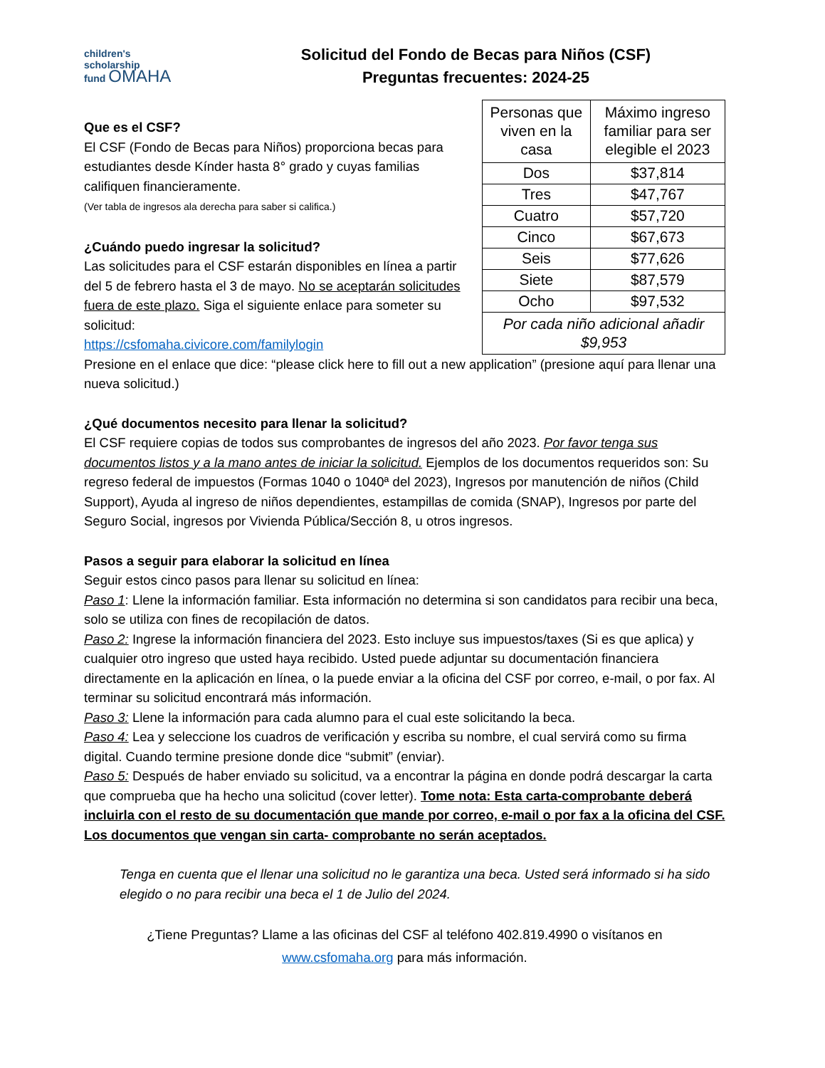children's
scholarship
fund OMAHA
Solicitud del Fondo de Becas para Niños (CSF)
Preguntas frecuentes: 2024-25
Que es el CSF?
El CSF (Fondo de Becas para Niños) proporciona becas para estudiantes desde Kínder hasta 8° grado y cuyas familias califiquen financieramente.
(Ver tabla de ingresos ala derecha para saber si califica.)
¿Cuándo puedo ingresar la solicitud?
Las solicitudes para el CSF estarán disponibles en línea a partir del 5 de febrero hasta el 3 de mayo. No se aceptarán solicitudes fuera de este plazo. Siga el siguiente enlace para someter su solicitud:
https://csfomaha.civicore.com/familylogin
| Personas que viven en la casa | Máximo ingreso familiar para ser elegible el 2023 |
| Dos | $37,814 |
| Tres | $47,767 |
| Cuatro | $57,720 |
| Cinco | $67,673 |
| Seis | $77,626 |
| Siete | $87,579 |
| Ocho | $97,532 |
| Por cada niño adicional añadir $9,953 | |
Presione en el enlace que dice: “please click here to fill out a new application” (presione aquí para llenar una nueva solicitud.)
¿Qué documentos necesito para llenar la solicitud?
El CSF requiere copias de todos sus comprobantes de ingresos del año 2023. Por favor tenga sus documentos listos y a la mano antes de iniciar la solicitud. Ejemplos de los documentos requeridos son: Su regreso federal de impuestos (Formas 1040 o 1040ª del 2023), Ingresos por manutención de niños (Child Support), Ayuda al ingreso de niños dependientes, estampillas de comida (SNAP), Ingresos por parte del Seguro Social, ingresos por Vivienda Pública/Sección 8, u otros ingresos.
Pasos a seguir para elaborar la solicitud en línea
Seguir estos cinco pasos para llenar su solicitud en línea:
Paso 1: Llene la información familiar. Esta información no determina si son candidatos para recibir una beca, solo se utiliza con fines de recopilación de datos.
Paso 2: Ingrese la información financiera del 2023. Esto incluye sus impuestos/taxes (Si es que aplica) y cualquier otro ingreso que usted haya recibido. Usted puede adjuntar su documentación financiera directamente en la aplicación en línea, o la puede enviar a la oficina del CSF por correo, e-mail, o por fax. Al terminar su solicitud encontrará más información.
Paso 3: Llene la información para cada alumno para el cual este solicitando la beca.
Paso 4: Lea y seleccione los cuadros de verificación y escriba su nombre, el cual servirá como su firma digital. Cuando termine presione donde dice “submit” (enviar).
Paso 5: Después de haber enviado su solicitud, va a encontrar la página en donde podrá descargar la carta que comprueba que ha hecho una solicitud (cover letter). Tome nota: Esta carta-comprobante deberá incluirla con el resto de su documentación que mande por correo, e-mail o por fax a la oficina del CSF. Los documentos que vengan sin carta- comprobante no serán aceptados.
Tenga en cuenta que el llenar una solicitud no le garantiza una beca. Usted será informado si ha sido elegido o no para recibir una beca el 1 de Julio del 2024.
¿Tiene Preguntas? Llame a las oficinas del CSF al teléfono 402.819.4990 o visítanos en
www.csfomaha.org para más información.